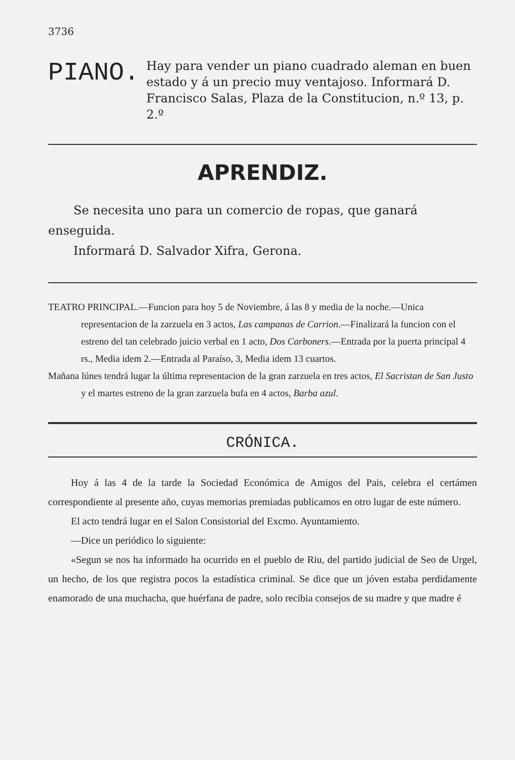3736
PIANO. Hay para vender un piano cuadrado aleman en buen estado y á un precio muy ventajoso. Informará D. Francisco Salas, Plaza de la Constitucion, n.º 13, p. 2.º
APRENDIZ.
Se necesita uno para un comercio de ropas, que ganará enseguida.
Informará D. Salvador Xifra, Gerona.
TEATRO PRINCIPAL.—Funcion para hoy 5 de Noviembre, á las 8 y media de la noche.—Unica representacion de la zarzuela en 3 actos, Las campanas de Carrion.—Finalizará la funcion con el estreno del tan celebrado juicio verbal en 1 acto, Dos Carboners.—Entrada por la puerta principal 4 rs., Media idem 2.—Entrada al Paraíso, 3, Media idem 13 cuartos.
Mañana lúnes tendrá lugar la última representacion de la gran zarzuela en tres actos, El Sacristan de San Justo y el martes estreno de la gran zarzuela bufa en 4 actos, Barba azul.
CRÓNICA.
Hoy á las 4 de la tarde la Sociedad Económica de Amigos del Pais, celebra el certámen correspondiente al presente año, cuyas memorias premiadas publicamos en otro lugar de este número.
El acto tendrá lugar en el Salon Consistorial del Excmo. Ayuntamiento.
—Dice un periódico lo siguiente:
«Segun se nos ha informado ha ocurrido en el pueblo de Riu, del partido judicial de Seo de Urgel, un hecho, de los que registra pocos la estadística criminal. Se dice que un jóven estaba perdidamente enamorado de una muchacha, que huérfana de padre, solo recibia consejos de su madre y que madre é